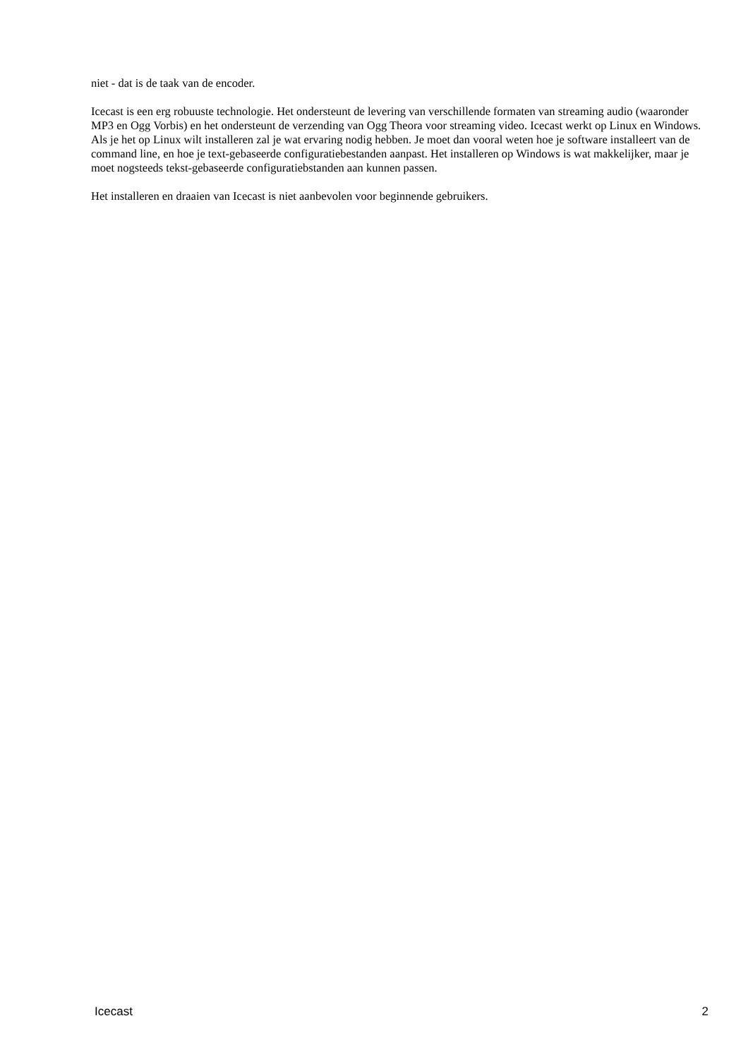niet - dat is de taak van de encoder.
Icecast is een erg robuuste technologie. Het ondersteunt de levering van verschillende formaten van streaming audio (waaronder MP3 en Ogg Vorbis) en het ondersteunt de verzending van Ogg Theora voor streaming video. Icecast werkt op Linux en Windows. Als je het op Linux wilt installeren zal je wat ervaring nodig hebben. Je moet dan vooral weten hoe je software installeert van de command line, en hoe je text-gebaseerde configuratiebestanden aanpast. Het installeren op Windows is wat makkelijker, maar je moet nogsteeds tekst-gebaseerde configuratiebstanden aan kunnen passen.
Het installeren en draaien van Icecast is niet aanbevolen voor beginnende gebruikers.
Icecast 2